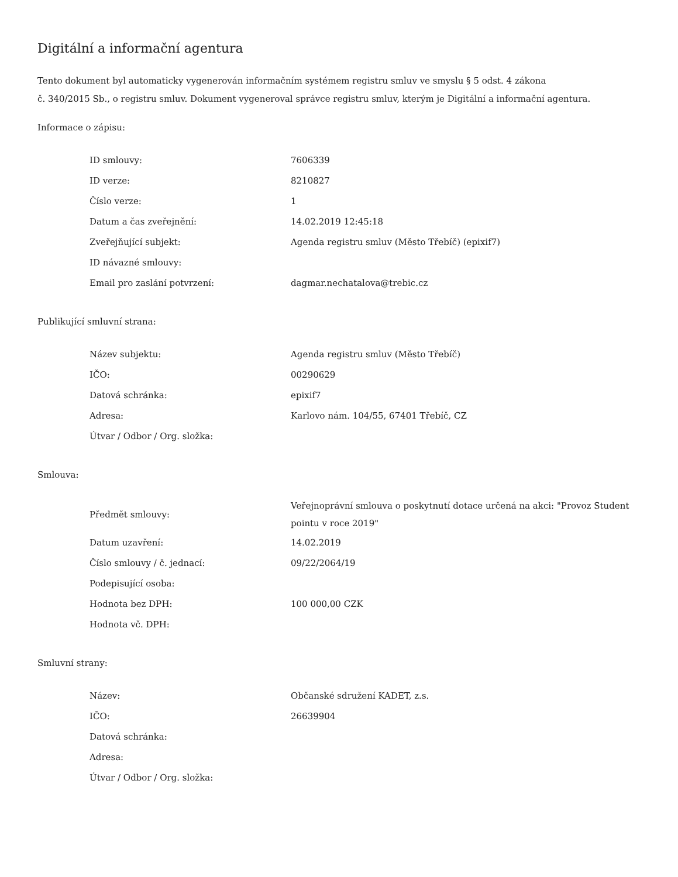Digitální a informační agentura
Tento dokument byl automaticky vygenerován informačním systémem registru smluv ve smyslu § 5 odst. 4 zákona
č. 340/2015 Sb., o registru smluv. Dokument vygeneroval správce registru smluv, kterým je Digitální a informační agentura.
Informace o zápisu:
| ID smlouvy: | 7606339 |
| ID verze: | 8210827 |
| Číslo verze: | 1 |
| Datum a čas zveřejnění: | 14.02.2019 12:45:18 |
| Zveřejňující subjekt: | Agenda registru smluv (Město Třebíč) (epixif7) |
| ID návazné smlouvy: | |
| Email pro zaslání potvrzení: | dagmar.nechatalova@trebic.cz |
Publikující smluvní strana:
| Název subjektu: | Agenda registru smluv (Město Třebíč) |
| IČO: | 00290629 |
| Datová schránka: | epixif7 |
| Adresa: | Karlovo nám. 104/55, 67401 Třebíč, CZ |
| Útvar / Odbor / Org. složka: | |
Smlouva:
| Předmět smlouvy: | Veřejnoprávní smlouva o poskytnutí dotace určená na akci: "Provoz Student pointu v roce 2019" |
| Datum uzavření: | 14.02.2019 |
| Číslo smlouvy / č. jednací: | 09/22/2064/19 |
| Podepisující osoba: | |
| Hodnota bez DPH: | 100 000,00 CZK |
| Hodnota vč. DPH: | |
Smluvní strany:
| Název: | Občanské sdružení KADET, z.s. |
| IČO: | 26639904 |
| Datová schránka: | |
| Adresa: | |
| Útvar / Odbor / Org. složka: | |